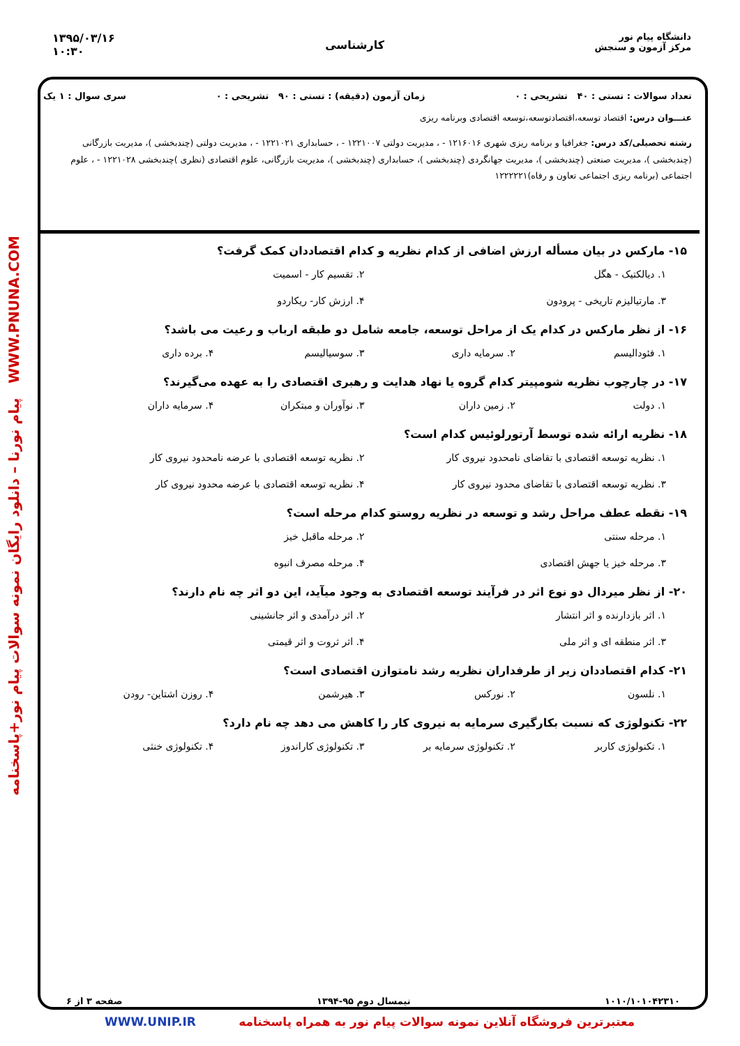دانشگاه پیام نور
مرکز آزمون و سنجش
کارشناسی
۱۳۹۵/۰۳/۱۶
۱۰:۳۰
تعداد سوالات : تستی : ۴۰ تشریحی : ۰ زمان آزمون (دقیقه) : تستی : ۹۰ تشریحی : ۰ سری سوال : ۱ یک
عنـــوان درس: اقتصاد توسعه،اقتصادتوسعه،توسعه اقتصادی وبرنامه ریزی
رشته تحصیلی/کد درس: جغرافیا و برنامه ریزی شهری ۱۲۱۶۰۱۶ - ، مدیریت دولتی ۱۲۲۱۰۰۷ - ، حسابداری ۱۲۲۱۰۲۱ - ، مدیریت دولتی (چندبخشی )، مدیریت بازرگانی (چندبخشی )، مدیریت صنعتی (چندبخشی )، مدیریت جهانگردی (چندبخشی )، حسابداری (چندبخشی )، مدیریت بازرگانی، علوم اقتصادی (نظری )چندبخشی ۱۲۲۱۰۲۸ - ، علوم اجتماعی (برنامه ریزی اجتماعی تعاون و رفاه)۱۲۲۲۲۲۱
WWW.PNUNA.COM پیام نورنا – دانلود رایگان نمونه سوالات پیام نور+پاسخنامه
۱۵- مارکس در بیان مسأله ارزش اضافی از کدام نظریه و کدام اقتصاددان کمک گرفت؟
۱. دیالکتیک - هگل ۲. تقسیم کار - اسمیت ۳. مارتیالیزم تاریخی - پرودون ۴. ارزش کار- ریکاردو
۱۶- از نظر مارکس در کدام یک از مراحل توسعه، جامعه شامل دو طبقه ارباب و رعیت می باشد؟
۱. فئودالیسم ۲. سرمایه داری ۳. سوسیالیسم ۴. برده داری
۱۷- در چارچوب نظریه شومپیتر کدام گروه یا نهاد هدایت و رهبری اقتصادی را به عهده می‌گیرند؟
۱. دولت ۲. زمین داران ۳. نوآوران و مبتکران ۴. سرمایه داران
۱۸- نظریه ارائه شده توسط آرتورلوئیس کدام است؟
۱. نظریه توسعه اقتصادی با تقاضای نامحدود نیروی کار ۲. نظریه توسعه اقتصادی با عرضه نامحدود نیروی کار ۳. نظریه توسعه اقتصادی با تقاضای محدود نیروی کار ۴. نظریه توسعه اقتصادی با عرضه محدود نیروی کار
۱۹- نقطه عطف مراحل رشد و توسعه در نظریه روستو کدام مرحله است؟
۱. مرحله سنتی ۲. مرحله ماقبل خیز ۳. مرحله خیز یا جهش اقتصادی ۴. مرحله مصرف انبوه
۲۰- از نظر میردال دو نوع اثر در فرآیند توسعه اقتصادی به وجود میآید، این دو اثر چه نام دارند؟
۱. اثر بازدارنده و اثر انتشار ۲. اثر درآمدی و اثر جانشینی ۳. اثر منطقه ای و اثر ملی ۴. اثر ثروت و اثر قیمتی
۲۱- کدام اقتصاددان زیر از طرفداران نظریه رشد نامتوازن اقتصادی است؟
۱. نلسون ۲. نورکس ۳. هیرشمن ۴. روزن اشتاین- رودن
۲۲- تکنولوژی که نسبت بکارگیری سرمایه به نیروی کار را کاهش می دهد چه نام دارد؟
۱. تکنولوژی کاربر ۲. تکنولوژی سرمایه بر ۳. تکنولوژی کاراندوز ۴. تکنولوژی خنثی
۱۰۱۰/۱۰۱۰۴۲۳۱۰ نیمسال دوم ۹۵-۱۳۹۴ صفحه ۳ از ۶
معتبرترین فروشگاه آنلاین نمونه سوالات پیام نور به همراه پاسخنامه WWW.UNIP.IR